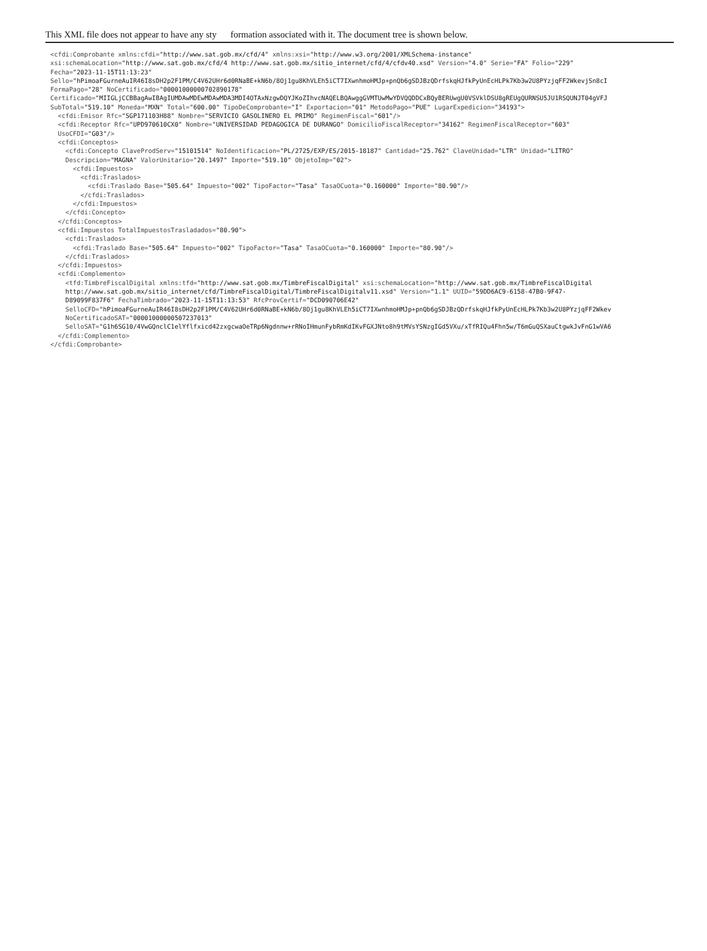This XML file does not appear to have any sty formation associated with it. The document tree is shown below.
<cfdi:Comprobante xmlns:cfdi="http://www.sat.gob.mx/cfd/4" xmlns:xsi="http://www.w3.org/2001/XMLSchema-instance"
xsi:schemaLocation="http://www.sat.gob.mx/cfd/4 http://www.sat.gob.mx/sitio_internet/cfd/4/cfdv40.xsd" Version="4.0" Serie="FA" Folio="229"
Fecha="2023-11-15T11:13:23"
Sello="hPimoaFGurneAuIR46I8sDH2p2F1PM/C4V62UHr6d0RNaBE+kN6b/8Oj1gu8KhVLEh5iCT7IXwnhmoHMJp+pnQb6gSDJBzQDrfskqHJfkPyUnEcHLPk7Kb3w2U8PYzjqFF2WkevjSn8cI
FormaPago="28" NoCertificado="00001000000702890178"
Certificado="MIIGLjCCBBagAwIBAgIUMDAwMDEwMDAwMDA3MDI4OTAxNzgwDQYJKoZIhvcNAQELBQAwggGVMTUwMwYDVQQDDCxBQyBERUwgU0VSVklDSU8gREUgQURNSU5JU1RSQUNJT04gVFJ
SubTotal="519.10" Moneda="MXN" Total="600.00" TipoDeComprobante="I" Exportacion="01" MetodoPago="PUE" LugarExpedicion="34193">
  <cfdi:Emisor Rfc="SGP171103H88" Nombre="SERVICIO GASOLINERO EL PRIMO" RegimenFiscal="601"/>
  <cfdi:Receptor Rfc="UPD970610CX0" Nombre="UNIVERSIDAD PEDAGOGICA DE DURANGO" DomicilioFiscalReceptor="34162" RegimenFiscalReceptor="603"
  UsoCFDI="G03"/>
  <cfdi:Conceptos>
    <cfdi:Concepto ClaveProdServ="15101514" NoIdentificacion="PL/2725/EXP/ES/2015-18187" Cantidad="25.762" ClaveUnidad="LTR" Unidad="LITRO"
    Descripcion="MAGNA" ValorUnitario="20.1497" Importe="519.10" ObjetoImp="02">
      <cfdi:Impuestos>
        <cfdi:Traslados>
          <cfdi:Traslado Base="505.64" Impuesto="002" TipoFactor="Tasa" TasaOCuota="0.160000" Importe="80.90"/>
        </cfdi:Traslados>
      </cfdi:Impuestos>
    </cfdi:Concepto>
  </cfdi:Conceptos>
  <cfdi:Impuestos TotalImpuestosTrasladados="80.90">
    <cfdi:Traslados>
      <cfdi:Traslado Base="505.64" Impuesto="002" TipoFactor="Tasa" TasaOCuota="0.160000" Importe="80.90"/>
    </cfdi:Traslados>
  </cfdi:Impuestos>
  <cfdi:Complemento>
    <tfd:TimbreFiscalDigital xmlns:tfd="http://www.sat.gob.mx/TimbreFiscalDigital" xsi:schemaLocation="http://www.sat.gob.mx/TimbreFiscalDigital
    http://www.sat.gob.mx/sitio_internet/cfd/TimbreFiscalDigital/TimbreFiscalDigitalv11.xsd" Version="1.1" UUID="59DD6AC9-6158-47B0-9F47-
    D89099F837F6" FechaTimbrado="2023-11-15T11:13:53" RfcProvCertif="DCD090706E42"
    SelloCFD="hPimoaFGurneAuIR46I8sDH2p2F1PM/C4V62UHr6d0RNaBE+kN6b/8Oj1gu8KhVLEh5iCT7IXwnhmoHMJp+pnQb6gSDJBzQDrfskqHJfkPyUnEcHLPk7Kb3w2U8PYzjqFF2Wkev
    NoCertificadoSAT="00001000000507237013"
    SelloSAT="G1h6SG10/4VwGQnclC1elYflfxicd42zxgcwaOeTRp6Ngdnnw+rRNoIHmunFybRmKdIKvFGXJNto8h9tMVsYSNzgIGd5VXu/xTfRIQu4Fhn5w/T6mGuQSXauCtgwkJvFnG1wVA6
  </cfdi:Complemento>
</cfdi:Comprobante>